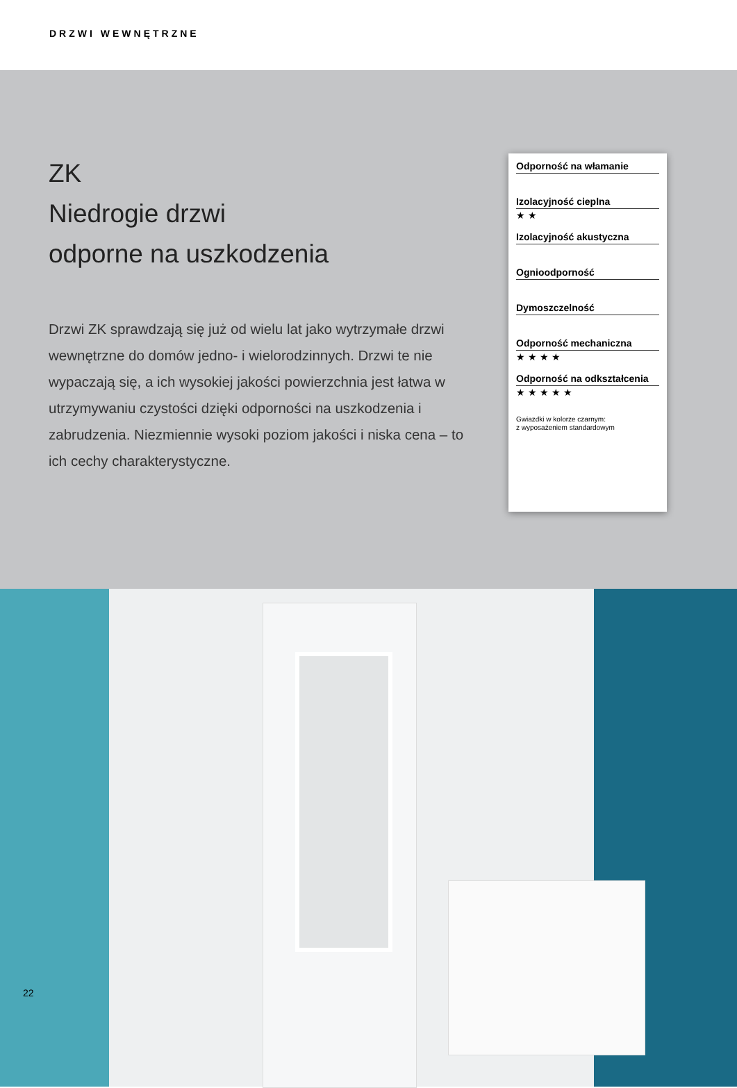DRZWI WEWNĘTRZNE
ZK
Niedrogie drzwi
odporne na uszkodzenia
Drzwi ZK sprawdzają się już od wielu lat jako wytrzymałe drzwi wewnętrzne do domów jedno- i wielorodzinnych. Drzwi te nie wypaczają się, a ich wysokiej jakości powierzchnia jest łatwa w utrzymywaniu czystości dzięki odporności na uszkodzenia i zabrudzenia. Niezmiennie wysoki poziom jakości i niska cena – to ich cechy charakterystyczne.
Odporność na włamanie
Izolacyjność cieplna
★ ★
Izolacyjność akustyczna
Ognioodporność
Dymoszczelność
Odporność mechaniczna
★ ★ ★ ★
Odporność na odkształcenia
★ ★ ★ ★ ★
Gwiazdki w kolorze czarnym:
z wyposażeniem standardowym
22